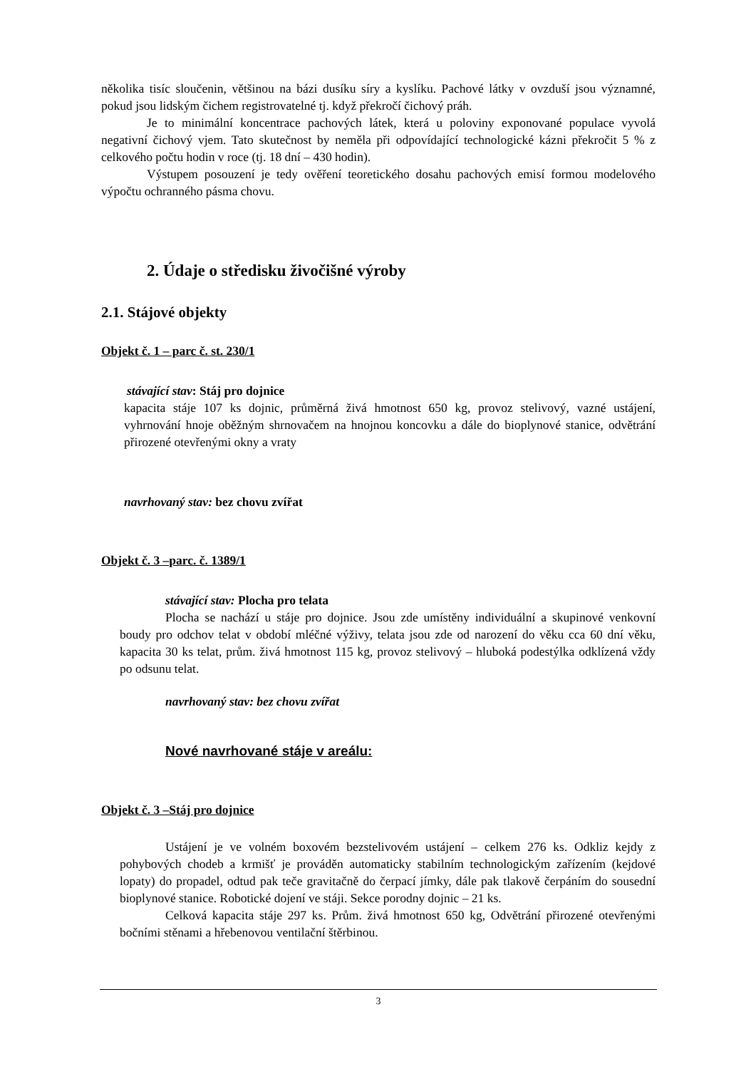několika tisíc sloučenin, většinou na bázi dusíku síry a kyslíku. Pachové látky v ovzduší jsou významné, pokud jsou lidským čichem registrovatelné tj. když překročí čichový práh.
Je to minimální koncentrace pachových látek, která u poloviny exponované populace vyvolá negativní čichový vjem. Tato skutečnost by neměla při odpovídající technologické kázni překročit 5 % z celkového počtu hodin v roce (tj. 18 dní – 430 hodin).
Výstupem posouzení je tedy ověření teoretického dosahu pachových emisí formou modelového výpočtu ochranného pásma chovu.
2. Údaje o středisku živočišné výroby
2.1. Stájové objekty
Objekt č. 1 – parc č. st. 230/1
stávající stav: Stáj pro dojnice
kapacita stáje 107 ks dojnic, průměrná živá hmotnost 650 kg, provoz stelivový, vazné ustájení, vyhrnování hnoje oběžným shrnovačem na hnojnou koncovku a dále do bioplynové stanice, odvětrání přirozené otevřenými okny a vraty
navrhovaný stav: bez chovu zvířat
Objekt č. 3 –parc. č. 1389/1
stávající stav: Plocha pro telata
Plocha se nachází u stáje pro dojnice. Jsou zde umístěny individuální a skupinové venkovní boudy pro odchov telat v období mléčné výživy, telata jsou zde od narození do věku cca 60 dní věku, kapacita 30 ks telat, prům. živá hmotnost 115 kg, provoz stelivový – hluboká podestýlka odklízená vždy po odsunu telat.
navrhovaný stav: bez chovu zvířat
Nové navrhované stáje v areálu:
Objekt č. 3 –Stáj pro dojnice
Ustájení je ve volném boxovém bezstelivovém ustájení – celkem 276 ks. Odkliz kejdy z pohybových chodeb a krmišť je prováděn automaticky stabilním technologickým zařízením (kejdové lopaty) do propadel, odtud pak teče gravitačně do čerpací jímky, dále pak tlakově čerpáním do sousední bioplynové stanice. Robotické dojení ve stáji. Sekce porodny dojnic – 21 ks.
Celková kapacita stáje 297 ks. Prům. živá hmotnost 650 kg, Odvětrání přirozené otevřenými bočními stěnami a hřebenovou ventilační štěrbinou.
3